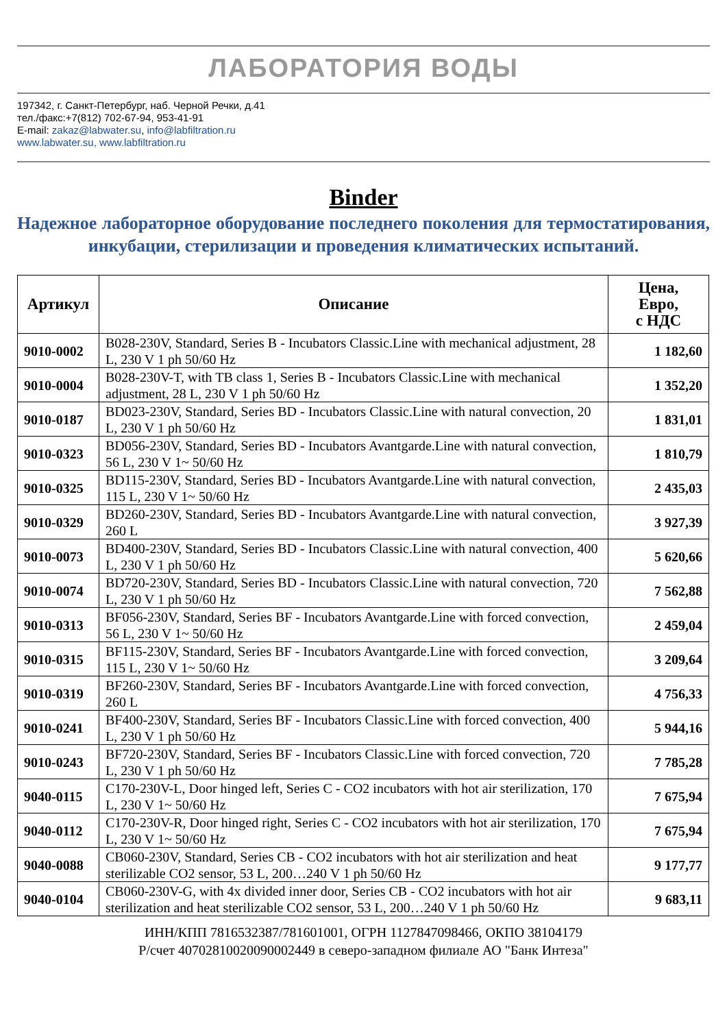ЛАБОРАТОРИЯ ВОДЫ
197342, г. Санкт-Петербург, наб. Черной Речки, д.41
тел./факс:+7(812) 702-67-94, 953-41-91
E-mail: zakaz@labwater.su, info@labfiltration.ru
www.labwater.su, www.labfiltration.ru
Binder
Надежное лабораторное оборудование последнего поколения для термостатирования, инкубации, стерилизации и проведения климатических испытаний.
| Артикул | Описание | Цена, Евро, с НДС |
| --- | --- | --- |
| 9010-0002 | B028-230V, Standard, Series B - Incubators Classic.Line with mechanical adjustment, 28 L, 230 V 1 ph 50/60 Hz | 1 182,60 |
| 9010-0004 | B028-230V-T, with TB class 1, Series B - Incubators Classic.Line with mechanical adjustment, 28 L, 230 V 1 ph 50/60 Hz | 1 352,20 |
| 9010-0187 | BD023-230V, Standard, Series BD - Incubators Classic.Line with natural convection, 20 L, 230 V 1 ph 50/60 Hz | 1 831,01 |
| 9010-0323 | BD056-230V, Standard, Series BD - Incubators Avantgarde.Line with natural convection, 56 L, 230 V 1~ 50/60 Hz | 1 810,79 |
| 9010-0325 | BD115-230V, Standard, Series BD - Incubators Avantgarde.Line with natural convection, 115 L, 230 V 1~ 50/60 Hz | 2 435,03 |
| 9010-0329 | BD260-230V, Standard, Series BD - Incubators Avantgarde.Line with natural convection, 260 L | 3 927,39 |
| 9010-0073 | BD400-230V, Standard, Series BD - Incubators Classic.Line with natural convection, 400 L, 230 V 1 ph 50/60 Hz | 5 620,66 |
| 9010-0074 | BD720-230V, Standard, Series BD - Incubators Classic.Line with natural convection, 720 L, 230 V 1 ph 50/60 Hz | 7 562,88 |
| 9010-0313 | BF056-230V, Standard, Series BF - Incubators Avantgarde.Line with forced convection, 56 L, 230 V 1~ 50/60 Hz | 2 459,04 |
| 9010-0315 | BF115-230V, Standard, Series BF - Incubators Avantgarde.Line with forced convection, 115 L, 230 V 1~ 50/60 Hz | 3 209,64 |
| 9010-0319 | BF260-230V, Standard, Series BF - Incubators Avantgarde.Line with forced convection, 260 L | 4 756,33 |
| 9010-0241 | BF400-230V, Standard, Series BF - Incubators Classic.Line with forced convection, 400 L, 230 V 1 ph 50/60 Hz | 5 944,16 |
| 9010-0243 | BF720-230V, Standard, Series BF - Incubators Classic.Line with forced convection, 720 L, 230 V 1 ph 50/60 Hz | 7 785,28 |
| 9040-0115 | C170-230V-L, Door hinged left, Series C - CO2 incubators with hot air sterilization, 170 L, 230 V 1~ 50/60 Hz | 7 675,94 |
| 9040-0112 | C170-230V-R, Door hinged right, Series C - CO2 incubators with hot air sterilization, 170 L, 230 V 1~ 50/60 Hz | 7 675,94 |
| 9040-0088 | CB060-230V, Standard, Series CB - CO2 incubators with hot air sterilization and heat sterilizable CO2 sensor, 53 L, 200…240 V 1 ph 50/60 Hz | 9 177,77 |
| 9040-0104 | CB060-230V-G, with 4x divided inner door, Series CB - CO2 incubators with hot air sterilization and heat sterilizable CO2 sensor, 53 L, 200…240 V 1 ph 50/60 Hz | 9 683,11 |
ИНН/КПП 7816532387/781601001, ОГРН 1127847098466, ОКПО 38104179
Р/счет 40702810020090002449 в северо-западном филиале АО "Банк Интеза"